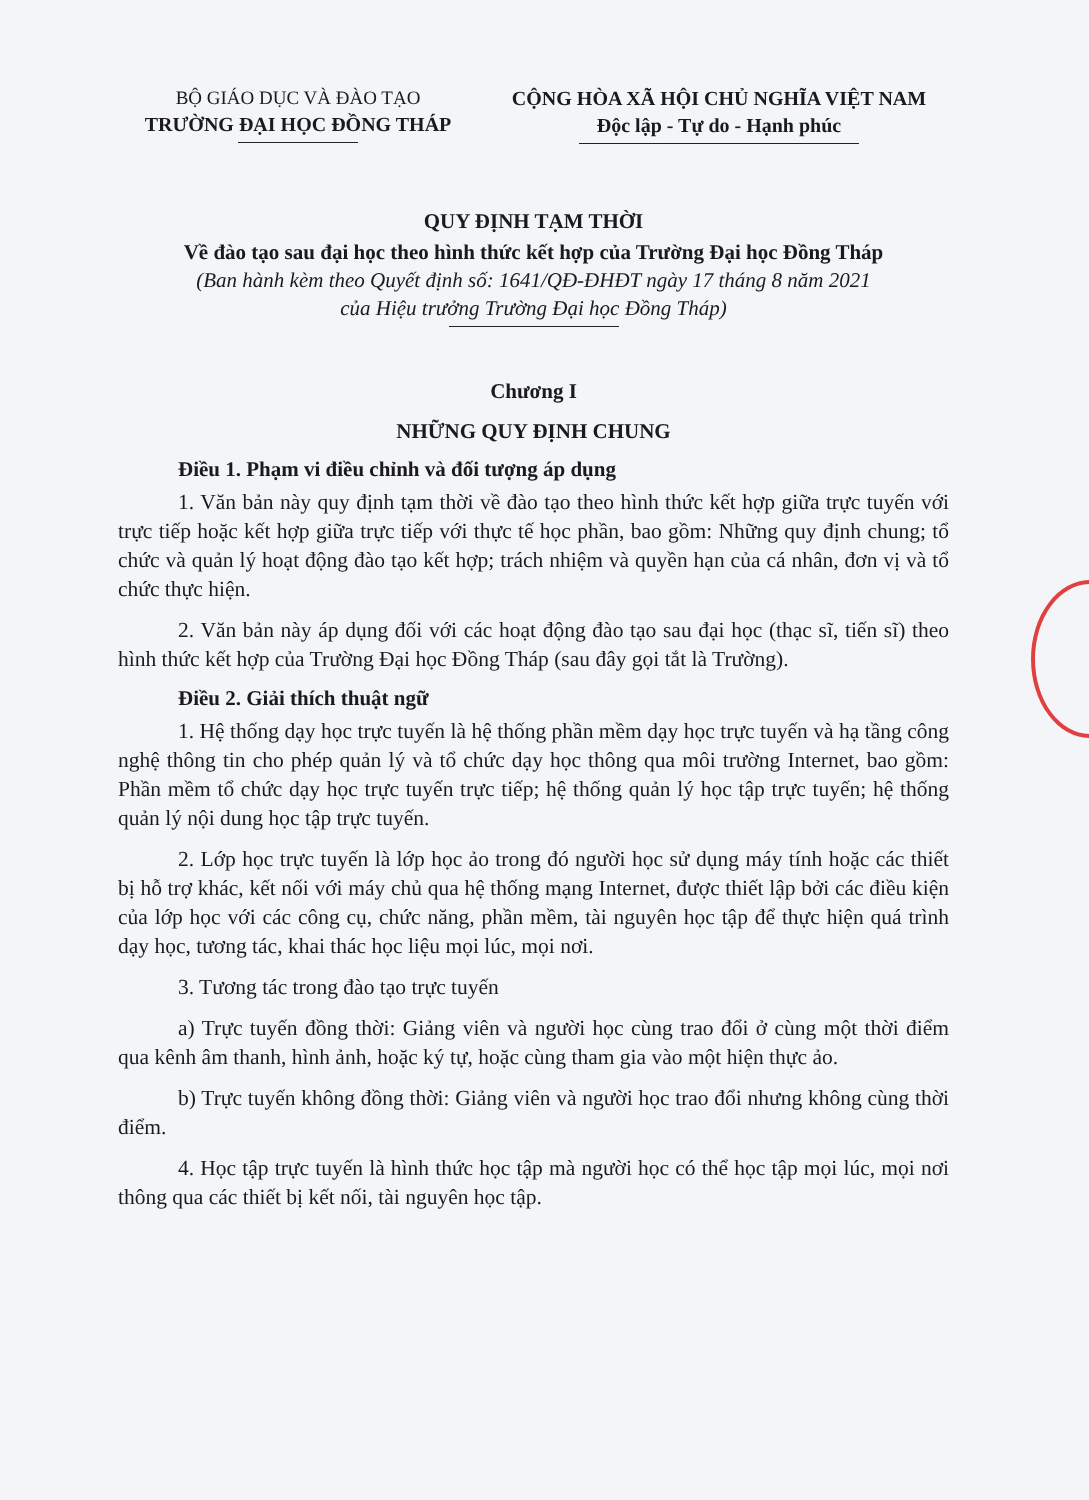BỘ GIÁO DỤC VÀ ĐÀO TẠO
TRƯỜNG ĐẠI HỌC ĐỒNG THÁP
CỘNG HÒA XÃ HỘI CHỦ NGHĨA VIỆT NAM
Độc lập - Tự do - Hạnh phúc
QUY ĐỊNH TẠM THỜI
Về đào tạo sau đại học theo hình thức kết hợp của Trường Đại học Đồng Tháp
(Ban hành kèm theo Quyết định số: 1641/QĐ-ĐHĐT ngày 17 tháng 8 năm 2021
của Hiệu trưởng Trường Đại học Đồng Tháp)
Chương I
NHỮNG QUY ĐỊNH CHUNG
Điều 1. Phạm vi điều chỉnh và đối tượng áp dụng
1. Văn bản này quy định tạm thời về đào tạo theo hình thức kết hợp giữa trực tuyến với trực tiếp hoặc kết hợp giữa trực tiếp với thực tế học phần, bao gồm: Những quy định chung; tổ chức và quản lý hoạt động đào tạo kết hợp; trách nhiệm và quyền hạn của cá nhân, đơn vị và tổ chức thực hiện.
2. Văn bản này áp dụng đối với các hoạt động đào tạo sau đại học (thạc sĩ, tiến sĩ) theo hình thức kết hợp của Trường Đại học Đồng Tháp (sau đây gọi tắt là Trường).
Điều 2. Giải thích thuật ngữ
1. Hệ thống dạy học trực tuyến là hệ thống phần mềm dạy học trực tuyến và hạ tầng công nghệ thông tin cho phép quản lý và tổ chức dạy học thông qua môi trường Internet, bao gồm: Phần mềm tổ chức dạy học trực tuyến trực tiếp; hệ thống quản lý học tập trực tuyến; hệ thống quản lý nội dung học tập trực tuyến.
2. Lớp học trực tuyến là lớp học ảo trong đó người học sử dụng máy tính hoặc các thiết bị hỗ trợ khác, kết nối với máy chủ qua hệ thống mạng Internet, được thiết lập bởi các điều kiện của lớp học với các công cụ, chức năng, phần mềm, tài nguyên học tập để thực hiện quá trình dạy học, tương tác, khai thác học liệu mọi lúc, mọi nơi.
3. Tương tác trong đào tạo trực tuyến
a) Trực tuyến đồng thời: Giảng viên và người học cùng trao đổi ở cùng một thời điểm qua kênh âm thanh, hình ảnh, hoặc ký tự, hoặc cùng tham gia vào một hiện thực ảo.
b) Trực tuyến không đồng thời: Giảng viên và người học trao đổi nhưng không cùng thời điểm.
4. Học tập trực tuyến là hình thức học tập mà người học có thể học tập mọi lúc, mọi nơi thông qua các thiết bị kết nối, tài nguyên học tập.